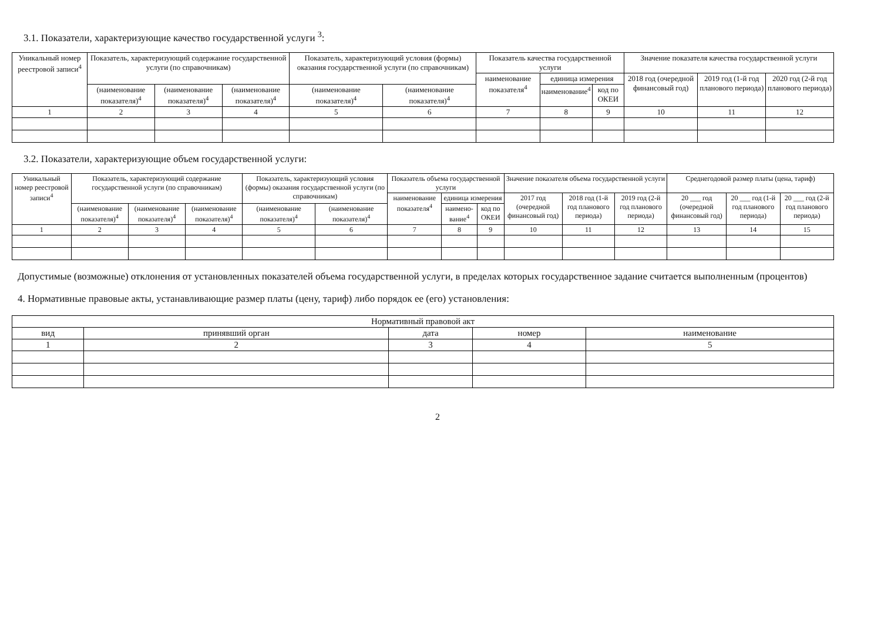3.1. Показатели, характеризующие качество государственной услуги <sup>3</sup>:
| Уникальный номер реестровой записи<sup>4</sup> | Показатель, характеризующий содержание государственной услуги (по справочникам) | | | Показатель, характеризующий условия (формы) оказания государственной услуги (по справочникам) | | Показатель качества государственной услуги | | | Значение показателя качества государственной услуги | | |
| --- | --- | --- | --- | --- | --- | --- | --- | --- | --- | --- | --- |
| | | | | | | наименование показателя<sup>4</sup> | единица измерения | | 2018 год (очередной финансовый год) | 2019 год (1-й год планового периода) | 2020 год (2-й год планового периода) |
| | (наименование показателя)<sup>4</sup> | (наименование показателя)<sup>4</sup> | (наименование показателя)<sup>4</sup> | (наименование показателя)<sup>4</sup> | (наименование показателя)<sup>4</sup> | | наименование<sup>4</sup> | код по ОКЕИ | | | |
| 1 | 2 | 3 | 4 | 5 | 6 | 7 | 8 | 9 | 10 | 11 | 12 |
3.2. Показатели, характеризующие объем государственной услуги:
| Уникальный номер реестровой записи<sup>4</sup> | Показатель, характеризующий содержание государственной услуги (по справочникам) | | | Показатель, характеризующий условия (формы) оказания государственной услуги (по справочникам) | | Показатель объема государственной услуги | | | Значение показателя объема государственной услуги | | | Среднегодовой размер платы (цена, тариф) | | |
| --- | --- | --- | --- | --- | --- | --- | --- | --- | --- | --- | --- | --- | --- | --- |
| | | | | | | наименование показателя<sup>4</sup> | единица измерения | | 2017 год (очередной финансовый год) | 2018 год (1-й год планового периода) | 2019 год (2-й год планового периода) | 20 ___ год (очередной финансовый год) | 20 ___ год (1-й год планового периода) | 20 ___ год (2-й год планового периода) |
| | (наименование показателя)<sup>4</sup> | (наименование показателя)<sup>4</sup> | (наименование показателя)<sup>4</sup> | (наименование показателя)<sup>4</sup> | (наименование показателя)<sup>4</sup> | | наимено-вание<sup>4</sup> | код по ОКЕИ | | | | | | |
| 1 | 2 | 3 | 4 | 5 | 6 | 7 | 8 | 9 | 10 | 11 | 12 | 13 | 14 | 15 |
Допустимые (возможные) отклонения от установленных показателей объема государственной услуги, в пределах которых государственное задание считается выполненным (процентов)
4. Нормативные правовые акты, устанавливающие размер платы (цену, тариф) либо порядок ее (его) установления:
| Нормативный правовой акт | | | | |
| --- | --- | --- | --- | --- |
| вид | принявший орган | дата | номер | наименование |
| 1 | 2 | 3 | 4 | 5 |
2